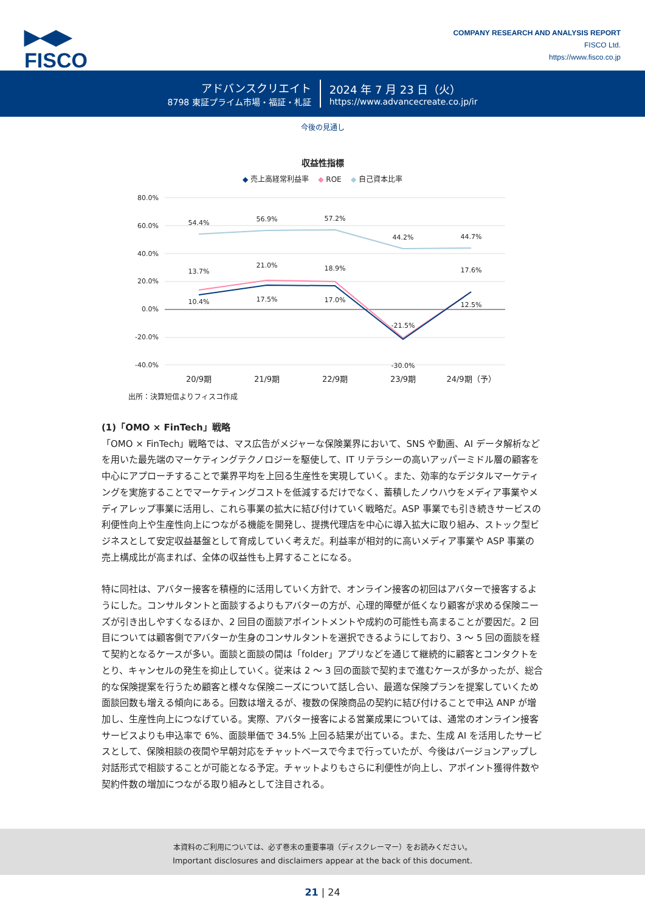▶◀▶
FISCO
COMPANY RESEARCH AND ANALYSIS REPORT
FISCO Ltd.
https://www.fisco.co.jp
アドバンスクリエイト
8798 東証プライム市場・福証・札証
2024 年 7 月 23 日（火）
https://www.advancecreate.co.jp/ir
今後の見通し
収益性指標
◆ 売上高経常利益率 ◆ ROE ◆ 自己資本比率
80.0%
60.0%
40.0%
20.0%
0.0%
-20.0%
-40.0%
54.4%
56.9%
57.2%
44.2%
44.7%
13.7%
21.0%
18.9%
17.6%
-30.0%
10.4%
17.5%
17.0%
-21.5%
12.5%
20/9期
21/9期
22/9期
23/9期
24/9期（予）
出所：決算短信よりフィスコ作成
(1)「OMO × FinTech」戦略
「OMO × FinTech」戦略では、マス広告がメジャーな保険業界において、SNS や動画、AI データ解析などを用いた最先端のマーケティングテクノロジーを駆使して、IT リテラシーの高いアッパーミドル層の顧客を中心にアプローチすることで業界平均を上回る生産性を実現していく。また、効率的なデジタルマーケティングを実施することでマーケティングコストを低減するだけでなく、蓄積したノウハウをメディア事業やメディアレップ事業に活用し、これら事業の拡大に結び付けていく戦略だ。ASP 事業でも引き続きサービスの利便性向上や生産性向上につながる機能を開発し、提携代理店を中心に導入拡大に取り組み、ストック型ビジネスとして安定収益基盤として育成していく考えだ。利益率が相対的に高いメディア事業や ASP 事業の売上構成比が高まれば、全体の収益性も上昇することになる。
特に同社は、アバター接客を積極的に活用していく方針で、オンライン接客の初回はアバターで接客するようにした。コンサルタントと面談するよりもアバターの方が、心理的障壁が低くなり顧客が求める保険ニーズが引き出しやすくなるほか、2 回目の面談アポイントメントや成約の可能性も高まることが要因だ。2 回目については顧客側でアバターか生身のコンサルタントを選択できるようにしており、3 ～ 5 回の面談を経て契約となるケースが多い。面談と面談の間は「folder」アプリなどを通じて継続的に顧客とコンタクトをとり、キャンセルの発生を抑止していく。従来は 2 ～ 3 回の面談で契約まで進むケースが多かったが、総合的な保険提案を行うため顧客と様々な保険ニーズについて話し合い、最適な保険プランを提案していくため面談回数も増える傾向にある。回数は増えるが、複数の保険商品の契約に結び付けることで申込 ANP が増加し、生産性向上につなげている。実際、アバター接客による営業成果については、通常のオンライン接客サービスよりも申込率で 6%、面談単価で 34.5% 上回る結果が出ている。また、生成 AI を活用したサービスとして、保険相談の夜間や早朝対応をチャットベースで今まで行っていたが、今後はバージョンアップし対話形式で相談することが可能となる予定。チャットよりもさらに利便性が向上し、アポイント獲得件数や契約件数の増加につながる取り組みとして注目される。
本資料のご利用については、必ず巻末の重要事項（ディスクレーマー）をお読みください。
Important disclosures and disclaimers appear at the back of this document.
21 | 24